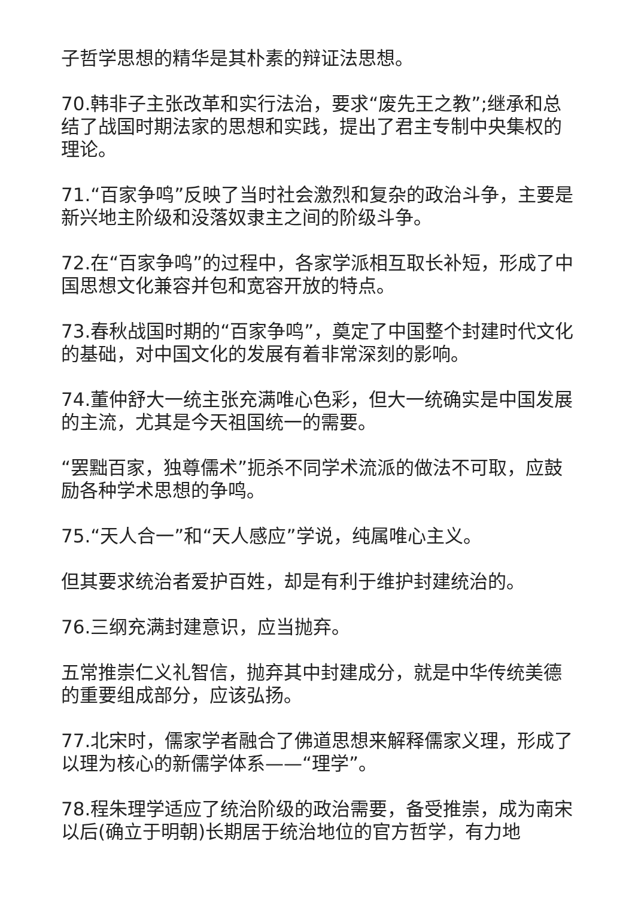子哲学思想的精华是其朴素的辩证法思想。
70.韩非子主张改革和实行法治，要求“废先王之教”;继承和总结了战国时期法家的思想和实践，提出了君主专制中央集权的理论。
71.“百家争鸣”反映了当时社会激烈和复杂的政治斗争，主要是新兴地主阶级和没落奴隶主之间的阶级斗争。
72.在“百家争鸣”的过程中，各家学派相互取长补短，形成了中国思想文化兼容并包和宽容开放的特点。
73.春秋战国时期的“百家争鸣”，奠定了中国整个封建时代文化的基础，对中国文化的发展有着非常深刻的影响。
74.董仲舒大一统主张充满唯心色彩，但大一统确实是中国发展的主流，尤其是今天祖国统一的需要。
“罢黜百家，独尊儒术”扼杀不同学术流派的做法不可取，应鼓励各种学术思想的争鸣。
75.“天人合一”和“天人感应”学说，纯属唯心主义。
但其要求统治者爱护百姓，却是有利于维护封建统治的。
76.三纲充满封建意识，应当抛弃。
五常推崇仁义礼智信，抛弃其中封建成分，就是中华传统美德的重要组成部分，应该弘扬。
77.北宋时，儒家学者融合了佛道思想来解释儒家义理，形成了以理为核心的新儒学体系——“理学”。
78.程朱理学适应了统治阶级的政治需要，备受推崇，成为南宋以后(确立于明朝)长期居于统治地位的官方哲学，有力地